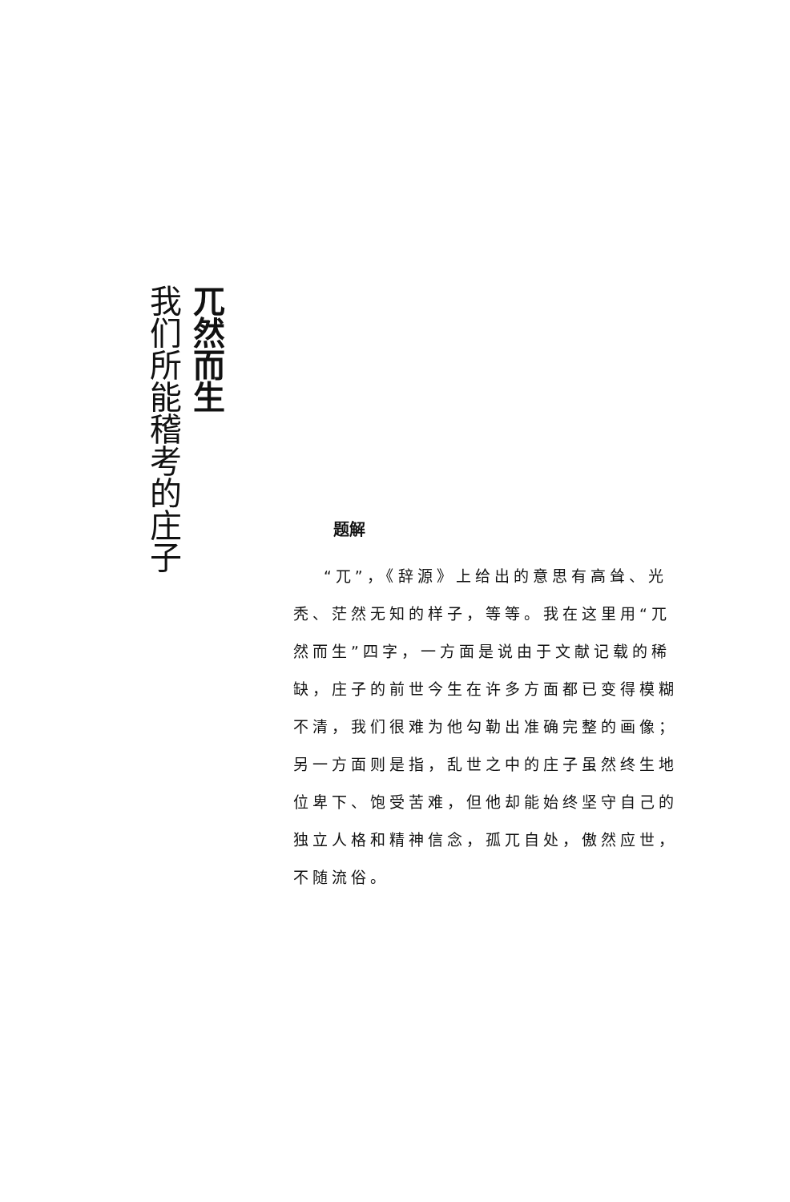兀然而生
我们所能稽考的庄子
题解
“兀”，《辞源》上给出的意思有高耸、光秃、茫然无知的样子，等等。我在这里用“兀然而生”四字，一方面是说由于文献记载的稀缺，庄子的前世今生在许多方面都已变得模糊不清，我们很难为他勾勒出准确完整的画像；另一方面则是指，乱世之中的庄子虽然终生地位卑下、饱受苦难，但他却能始终坚守自己的独立人格和精神信念，孤兀自处，傲然应世，不随流俗。